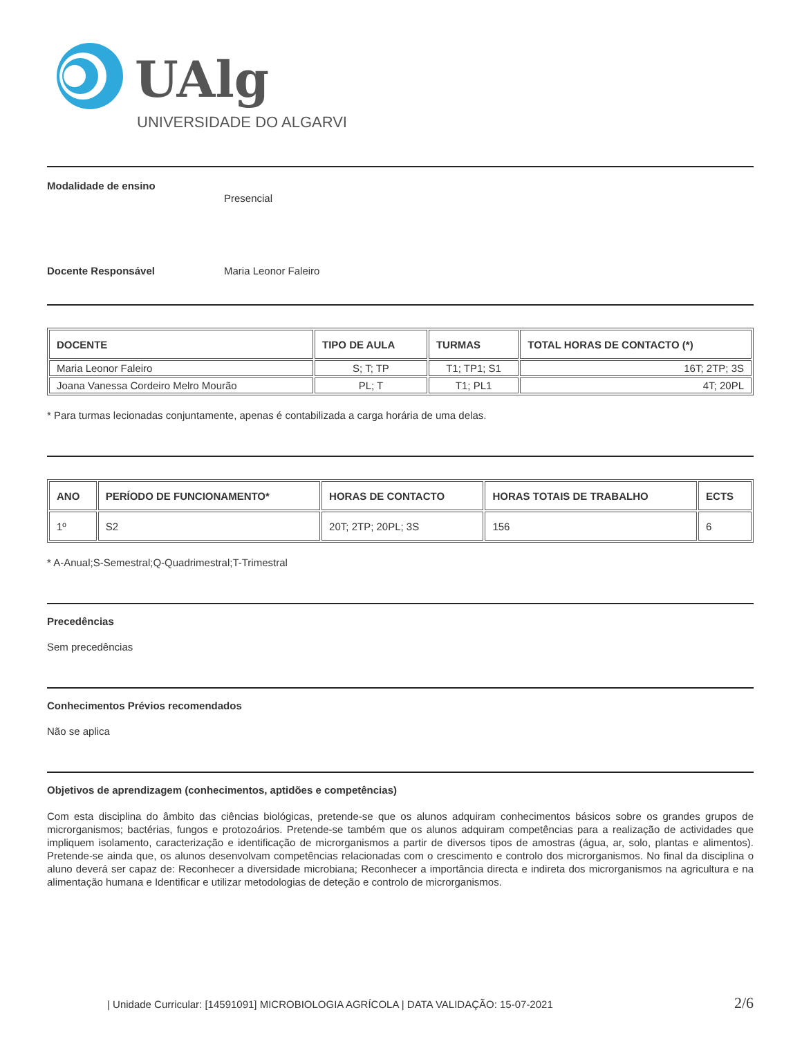UAlg
UNIVERSIDADE DO ALGARVE
Modalidade de ensino Presencial
Docente Responsável Maria Leonor Faleiro
| DOCENTE | TIPO DE AULA | TURMAS | TOTAL HORAS DE CONTACTO (*) |
| --- | --- | --- | --- |
| Maria Leonor Faleiro | S; T; TP | T1; TP1; S1 | 16T; 2TP; 3S |
| Joana Vanessa Cordeiro Melro Mourão | PL; T | T1; PL1 | 4T; 20PL |
* Para turmas lecionadas conjuntamente, apenas é contabilizada a carga horária de uma delas.
| ANO | PERÍODO DE FUNCIONAMENTO* | HORAS DE CONTACTO | HORAS TOTAIS DE TRABALHO | ECTS |
| --- | --- | --- | --- | --- |
| 1º | S2 | 20T; 2TP; 20PL; 3S | 156 | 6 |
* A-Anual;S-Semestral;Q-Quadrimestral;T-Trimestral
Precedências
Sem precedências
Conhecimentos Prévios recomendados
Não se aplica
Objetivos de aprendizagem (conhecimentos, aptidões e competências)
Com esta disciplina do âmbito das ciências biológicas, pretende-se que os alunos adquiram conhecimentos básicos sobre os grandes grupos de microrganismos; bactérias, fungos e protozoários. Pretende-se também que os alunos adquiram competências para a realização de actividades que impliquem isolamento, caracterização e identificação de microrganismos a partir de diversos tipos de amostras (água, ar, solo, plantas e alimentos). Pretende-se ainda que, os alunos desenvolvam competências relacionadas com o crescimento e controlo dos microrganismos. No final da disciplina o aluno deverá ser capaz de: Reconhecer a diversidade microbiana; Reconhecer a importância directa e indireta dos microrganismos na agricultura e na alimentação humana e Identificar e utilizar metodologias de deteção e controlo de microrganismos.
| Unidade Curricular: [14591091] MICROBIOLOGIA AGRÍCOLA | DATA VALIDAÇÃO: 15-07-2021 2/6